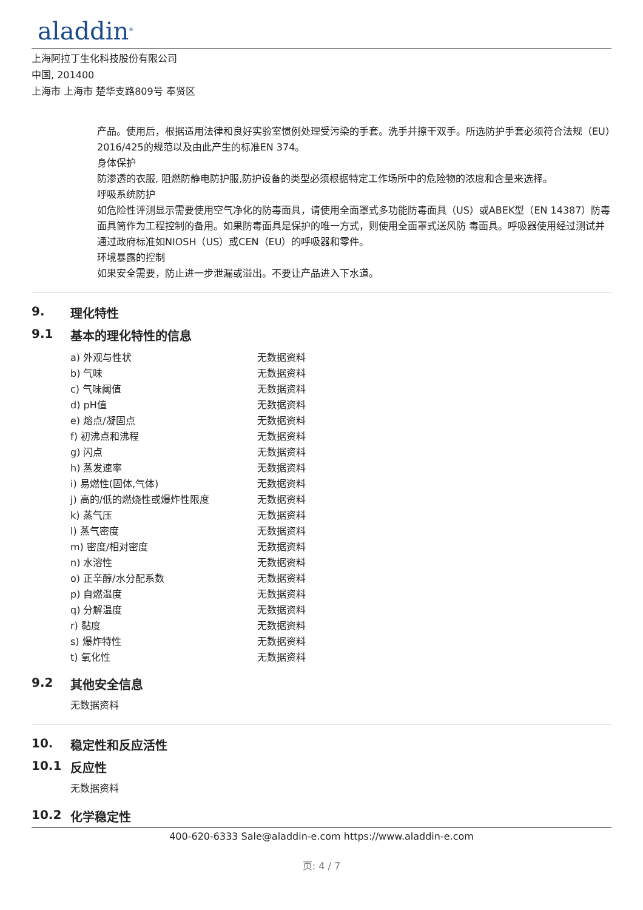aladdin<sup>®</sup>
上海阿拉丁生化科技股份有限公司
中国, 201400
上海市 上海市 楚华支路809号 奉贤区
产品。使用后，根据适用法律和良好实验室惯例处理受污染的手套。洗手并擦干双手。所选防护手套必须符合法规（EU）2016/425的规范以及由此产生的标准EN 374。
身体保护
防渗透的衣服, 阻燃防静电防护服,防护设备的类型必须根据特定工作场所中的危险物的浓度和含量来选择。
呼吸系统防护
如危险性评测显示需要使用空气净化的防毒面具，请使用全面罩式多功能防毒面具（US）或ABEK型（EN 14387）防毒面具筒作为工程控制的备用。如果防毒面具是保护的唯一方式，则使用全面罩式送风防 毒面具。呼吸器使用经过测试并通过政府标准如NIOSH（US）或CEN（EU）的呼吸器和零件。
环境暴露的控制
如果安全需要，防止进一步泄漏或溢出。不要让产品进入下水道。
9. 理化特性
9.1 基本的理化特性的信息
| a) 外观与性状 | 无数据资料 |
| b) 气味 | 无数据资料 |
| c) 气味阈值 | 无数据资料 |
| d) pH值 | 无数据资料 |
| e) 熔点/凝固点 | 无数据资料 |
| f) 初沸点和沸程 | 无数据资料 |
| g) 闪点 | 无数据资料 |
| h) 蒸发速率 | 无数据资料 |
| i) 易燃性(固体,气体) | 无数据资料 |
| j) 高的/低的燃烧性或爆炸性限度 | 无数据资料 |
| k) 蒸气压 | 无数据资料 |
| l) 蒸气密度 | 无数据资料 |
| m) 密度/相对密度 | 无数据资料 |
| n) 水溶性 | 无数据资料 |
| o) 正辛醇/水分配系数 | 无数据资料 |
| p) 自燃温度 | 无数据资料 |
| q) 分解温度 | 无数据资料 |
| r) 黏度 | 无数据资料 |
| s) 爆炸特性 | 无数据资料 |
| t) 氧化性 | 无数据资料 |
9.2 其他安全信息
无数据资料
10. 稳定性和反应活性
10.1 反应性
无数据资料
10.2 化学稳定性
400-620-6333 Sale@aladdin-e.com https://www.aladdin-e.com
页: 4 / 7